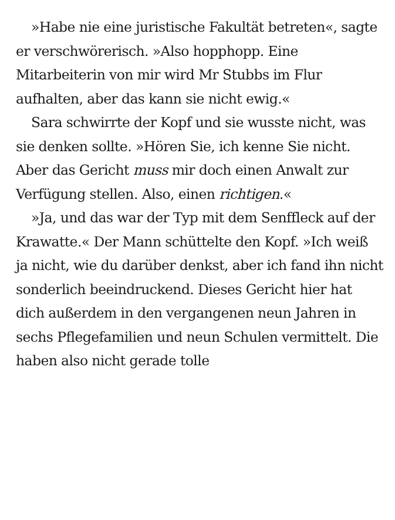»Habe nie eine juristische Fakultät betreten«, sagte er verschwörerisch. »Also hopphopp. Eine Mitarbeiterin von mir wird Mr Stubbs im Flur aufhalten, aber das kann sie nicht ewig.«
Sara schwirrte der Kopf und sie wusste nicht, was sie denken sollte. »Hören Sie, ich kenne Sie nicht. Aber das Gericht muss mir doch einen Anwalt zur Verfügung stellen. Also, einen richtigen.«
»Ja, und das war der Typ mit dem Senffleck auf der Krawatte.« Der Mann schüttelte den Kopf. »Ich weiß ja nicht, wie du darüber denkst, aber ich fand ihn nicht sonderlich beeindruckend. Dieses Gericht hier hat dich außerdem in den vergangenen neun Jahren in sechs Pflegefamilien und neun Schulen vermittelt. Die haben also nicht gerade tolle